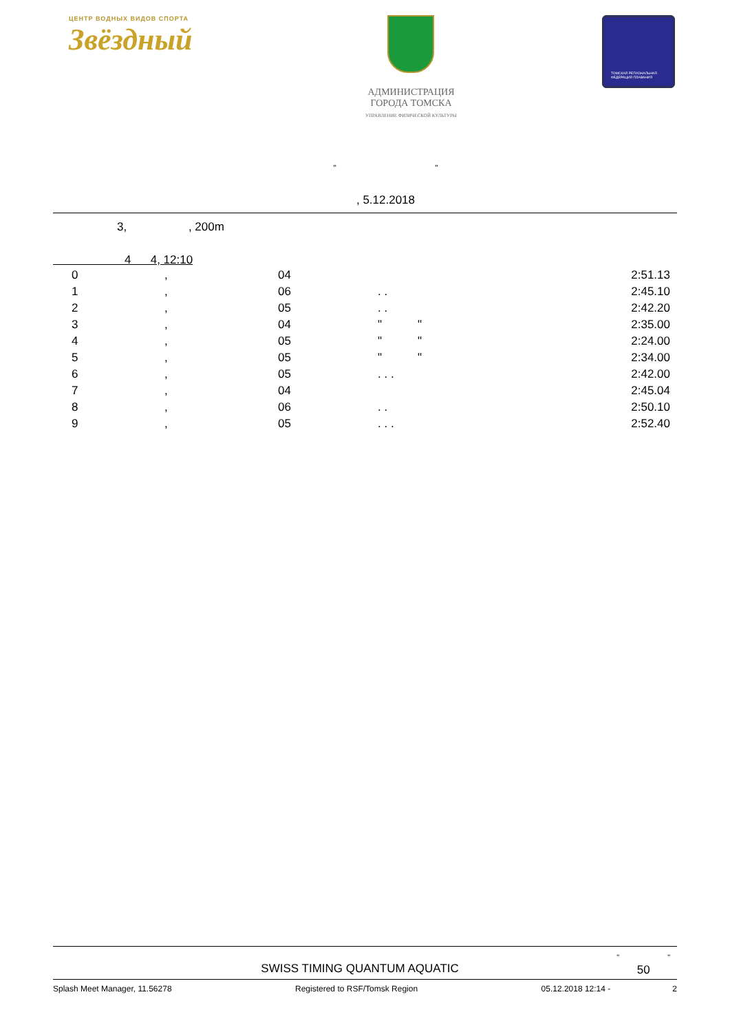ЦЕНТР ВОДНЫХ ВИДОВ СПОРТА
Звёздный
АДМИНИСТРАЦИЯ
ГОРОДА ТОМСКА
УПРАВЛЕНИЕ ФИЗИЧЕСКОЙ КУЛЬТУРЫ
ТОМСКАЯ РЕГИОНАЛЬНАЯ ФЕДЕРАЦИЯ ПЛАВАНИЯ
" "
, 5.12.2018
3, , 200m
4 4, 12:10
| | 0 | , | 04 | | 2:51.13 |
| | 1 | , | 06 | . . | 2:45.10 |
| | 2 | , | 05 | . . | 2:42.20 |
| | 3 | , | 04 | " " | 2:35.00 |
| | 4 | , | 05 | " " | 2:24.00 |
| | 5 | , | 05 | " " | 2:34.00 |
| | 6 | , | 05 | . . . | 2:42.00 |
| | 7 | , | 04 | | 2:45.04 |
| | 8 | , | 06 | . . | 2:50.10 |
| | 9 | , | 05 | . . . | 2:52.40 |
SWISS TIMING QUANTUM AQUATIC
" "
50
Splash Meet Manager, 11.56278 Registered to RSF/Tomsk Region 05.12.2018 12:14 - 2